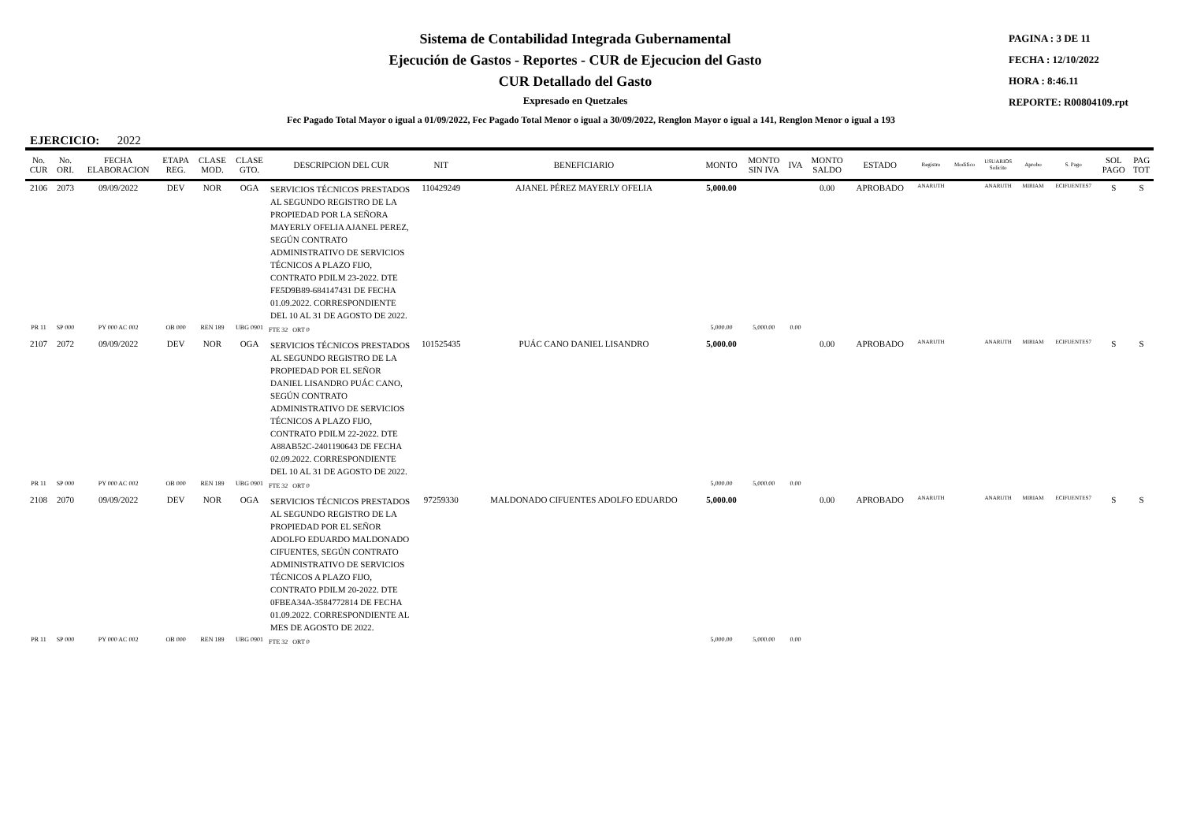Sistema de Contabilidad Integrada Gubernamental
Ejecución de Gastos - Reportes - CUR de Ejecucion del Gasto
CUR Detallado del Gasto
Expresado en Quetzales
PAGINA : 3 DE 11
FECHA : 12/10/2022
HORA : 8:46.11
REPORTE: R00804109.rpt
Fec Pagado Total Mayor o igual a 01/09/2022, Fec Pagado Total Menor o igual a 30/09/2022, Renglon Mayor o igual a 141, Renglon Menor o igual a 193
EJERCICIO: 2022
| No. CUR | No. ORI. | FECHA ELABORACION | ETAPA REG. | CLASE MOD. | CLASE GTO. | DESCRIPCION DEL CUR | NIT | BENEFICIARIO | MONTO | MONTO SIN IVA | IVA | MONTO SALDO | ESTADO | Registro | Modifico | USUARIOS Solicito | Aprobo | S. Pago | SOL PAGO | PAG TOT |
| --- | --- | --- | --- | --- | --- | --- | --- | --- | --- | --- | --- | --- | --- | --- | --- | --- | --- | --- | --- | --- |
| 2106 | 2073 | 09/09/2022 | DEV | NOR | OGA | SERVICIOS TÉCNICOS PRESTADOS AL SEGUNDO REGISTRO DE LA PROPIEDAD POR LA SEÑORA MAYERLY OFELIA AJANEL PEREZ, SEGÚN CONTRATO ADMINISTRATIVO DE SERVICIOS TÉCNICOS A PLAZO FIJO, CONTRATO PDILM 23-2022. DTE FE5D9B89-684147431 DE FECHA 01.09.2022. CORRESPONDIENTE DEL 10 AL 31 DE AGOSTO DE 2022. | 110429249 | AJANEL PÉREZ MAYERLY OFELIA | 5,000.00 | | | 0.00 | APROBADO | ANARUTH | | ANARUTH | MIRIAM | ECIFUENTES7 | S | S |
| PR 11 | SP 000 | PY 000 AC 002 | OB 000 | REN 189 | UBG 0901 | FTE 32 ORT 0 | | | 5,000.00 | 5,000.00 | 0.00 | | | | | | | | | |
| 2107 | 2072 | 09/09/2022 | DEV | NOR | OGA | SERVICIOS TÉCNICOS PRESTADOS AL SEGUNDO REGISTRO DE LA PROPIEDAD POR EL SEÑOR DANIEL LISANDRO PUÁC CANO, SEGÚN CONTRATO ADMINISTRATIVO DE SERVICIOS TÉCNICOS A PLAZO FIJO, CONTRATO PDILM 22-2022. DTE A88AB52C-2401190643 DE FECHA 02.09.2022. CORRESPONDIENTE DEL 10 AL 31 DE AGOSTO DE 2022. | 101525435 | PUÁC CANO DANIEL LISANDRO | 5,000.00 | | | 0.00 | APROBADO | ANARUTH | | ANARUTH | MIRIAM | ECIFUENTES7 | S | S |
| PR 11 | SP 000 | PY 000 AC 002 | OB 000 | REN 189 | UBG 0901 | FTE 32 ORT 0 | | | 5,000.00 | 5,000.00 | 0.00 | | | | | | | | | |
| 2108 | 2070 | 09/09/2022 | DEV | NOR | OGA | SERVICIOS TÉCNICOS PRESTADOS AL SEGUNDO REGISTRO DE LA PROPIEDAD POR EL SEÑOR ADOLFO EDUARDO MALDONADO CIFUENTES, SEGÚN CONTRATO ADMINISTRATIVO DE SERVICIOS TÉCNICOS A PLAZO FIJO, CONTRATO PDILM 20-2022. DTE 0FBEA34A-3584772814 DE FECHA 01.09.2022. CORRESPONDIENTE AL MES DE AGOSTO DE 2022. | 97259330 | MALDONADO CIFUENTES ADOLFO EDUARDO | 5,000.00 | | | 0.00 | APROBADO | ANARUTH | | ANARUTH | MIRIAM | ECIFUENTES7 | S | S |
| PR 11 | SP 000 | PY 000 AC 002 | OB 000 | REN 189 | UBG 0901 | FTE 32 ORT 0 | | | 5,000.00 | 5,000.00 | 0.00 | | | | | | | | | |